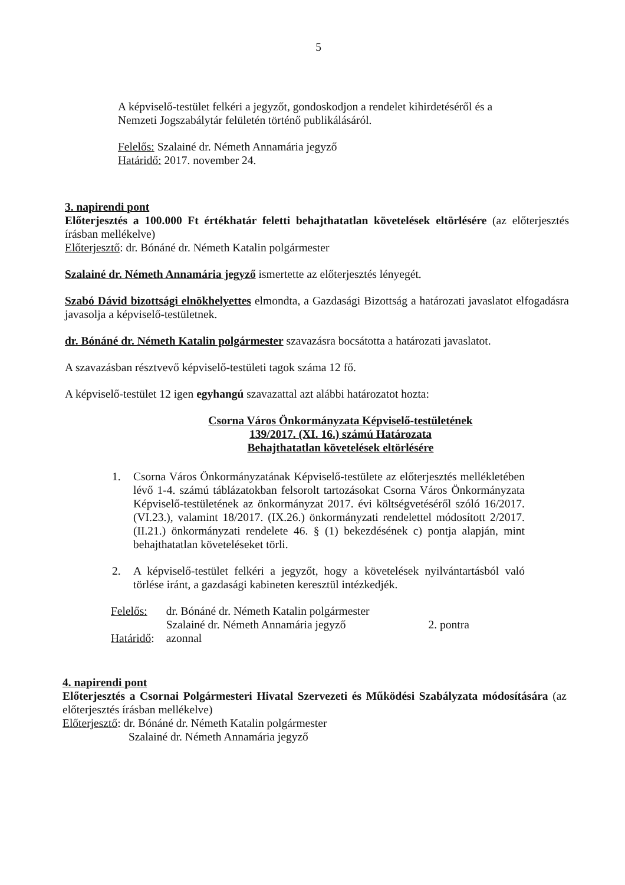5
A képviselő-testület felkéri a jegyzőt, gondoskodjon a rendelet kihirdetéséről és a Nemzeti Jogszabálytár felületén történő publikálásáról.
Felelős: Szalainé dr. Németh Annamária jegyző
Határidő: 2017. november 24.
3. napirendi pont
Előterjesztés a 100.000 Ft értékhatár feletti behajthatatlan követelések eltörlésére (az előterjesztés írásban mellékelve)
Előterjesztő: dr. Bónáné dr. Németh Katalin polgármester
Szalainé dr. Németh Annamária jegyző ismertette az előterjesztés lényegét.
Szabó Dávid bizottsági elnökhelyettes elmondta, a Gazdasági Bizottság a határozati javaslatot elfogadásra javasolja a képviselő-testületnek.
dr. Bónáné dr. Németh Katalin polgármester szavazásra bocsátotta a határozati javaslatot.
A szavazásban résztvevő képviselő-testületi tagok száma 12 fő.
A képviselő-testület 12 igen egyhangú szavazattal azt alábbi határozatot hozta:
Csorna Város Önkormányzata Képviselő-testületének
139/2017. (XI. 16.) számú Határozata
Behajthatatlan követelések eltörlésére
1. Csorna Város Önkormányzatának Képviselő-testülete az előterjesztés mellékletében lévő 1-4. számú táblázatokban felsorolt tartozásokat Csorna Város Önkormányzata Képviselő-testületének az önkormányzat 2017. évi költségvetéséről szóló 16/2017. (VI.23.), valamint 18/2017. (IX.26.) önkormányzati rendelettel módosított 2/2017. (II.21.) önkormányzati rendelete 46. § (1) bekezdésének c) pontja alapján, mint behajthatatlan követeléseket törli.
2. A képviselő-testület felkéri a jegyzőt, hogy a követelések nyilvántartásból való törlése iránt, a gazdasági kabineten keresztül intézkedjék.
| Felelős: | dr. Bónáné dr. Németh Katalin polgármester | |
| | Szalainé dr. Németh Annamária jegyző | 2. pontra |
| Határidő : | azonnal | |
4. napirendi pont
Előterjesztés a Csornai Polgármesteri Hivatal Szervezeti és Működési Szabályzata módosítására (az előterjesztés írásban mellékelve)
Előterjesztő: dr. Bónáné dr. Németh Katalin polgármester
Szalainé dr. Németh Annamária jegyző